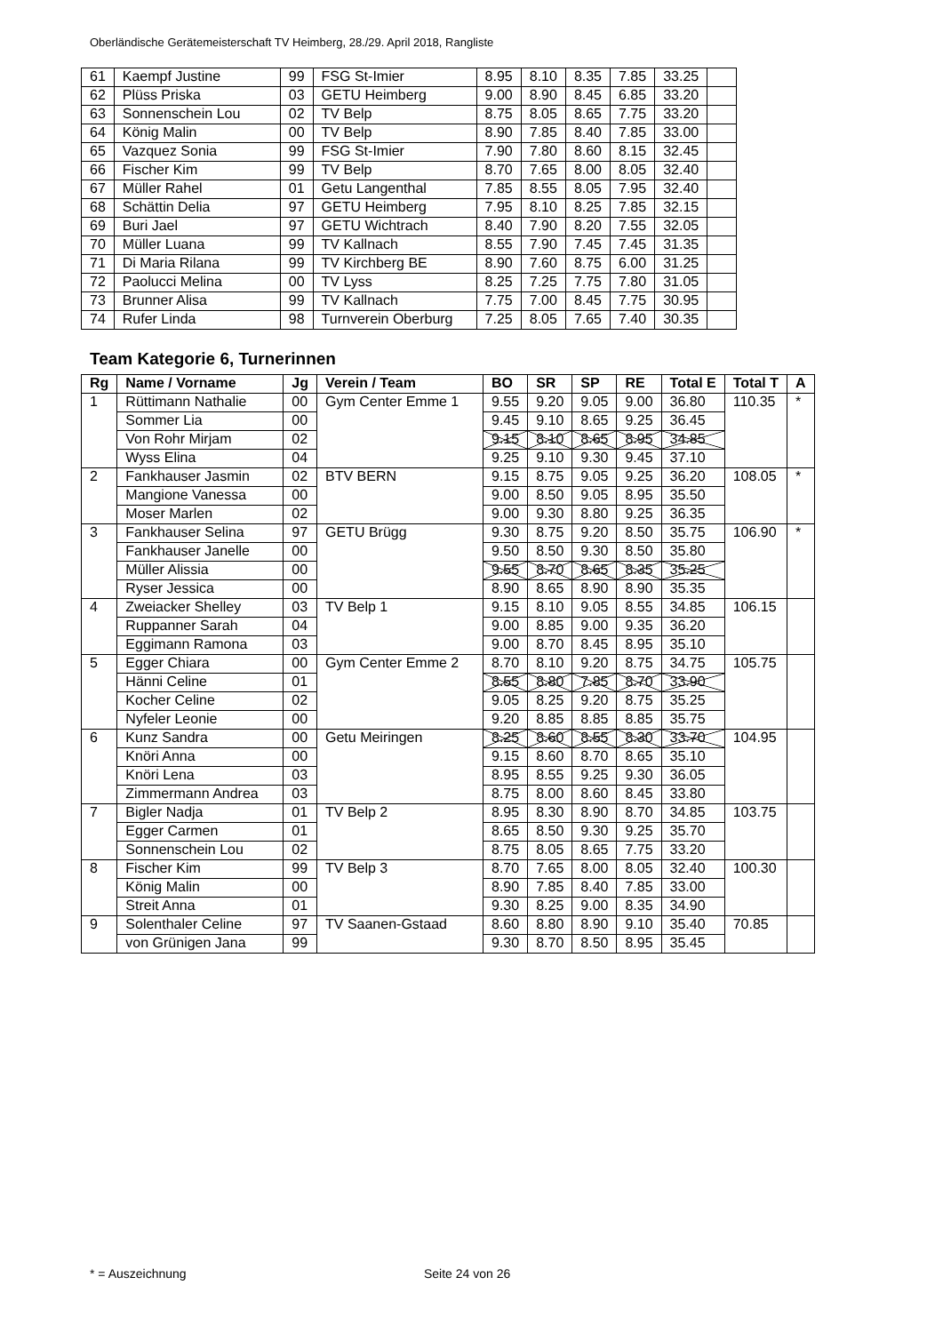Oberländische Gerätemeisterschaft TV Heimberg, 28./29. April 2018, Rangliste
| 61 | Kaempf Justine | 99 | FSG St-Imier | 8.95 | 8.10 | 8.35 | 7.85 | 33.25 | |
| 62 | Plüss Priska | 03 | GETU Heimberg | 9.00 | 8.90 | 8.45 | 6.85 | 33.20 | |
| 63 | Sonnenschein Lou | 02 | TV Belp | 8.75 | 8.05 | 8.65 | 7.75 | 33.20 | |
| 64 | König Malin | 00 | TV Belp | 8.90 | 7.85 | 8.40 | 7.85 | 33.00 | |
| 65 | Vazquez Sonia | 99 | FSG St-Imier | 7.90 | 7.80 | 8.60 | 8.15 | 32.45 | |
| 66 | Fischer Kim | 99 | TV Belp | 8.70 | 7.65 | 8.00 | 8.05 | 32.40 | |
| 67 | Müller Rahel | 01 | Getu Langenthal | 7.85 | 8.55 | 8.05 | 7.95 | 32.40 | |
| 68 | Schättin Delia | 97 | GETU Heimberg | 7.95 | 8.10 | 8.25 | 7.85 | 32.15 | |
| 69 | Buri Jael | 97 | GETU Wichtrach | 8.40 | 7.90 | 8.20 | 7.55 | 32.05 | |
| 70 | Müller Luana | 99 | TV Kallnach | 8.55 | 7.90 | 7.45 | 7.45 | 31.35 | |
| 71 | Di Maria Rilana | 99 | TV Kirchberg BE | 8.90 | 7.60 | 8.75 | 6.00 | 31.25 | |
| 72 | Paolucci Melina | 00 | TV Lyss | 8.25 | 7.25 | 7.75 | 7.80 | 31.05 | |
| 73 | Brunner Alisa | 99 | TV Kallnach | 7.75 | 7.00 | 8.45 | 7.75 | 30.95 | |
| 74 | Rufer Linda | 98 | Turnverein Oberburg | 7.25 | 8.05 | 7.65 | 7.40 | 30.35 | |
Team Kategorie 6, Turnerinnen
| Rg | Name / Vorname | Jg | Verein / Team | BO | SR | SP | RE | Total E | Total T | A |
| --- | --- | --- | --- | --- | --- | --- | --- | --- | --- | --- |
| 1 | Rüttimann Nathalie | 00 | Gym Center Emme 1 | 9.55 | 9.20 | 9.05 | 9.00 | 36.80 | 110.35 | * |
| | Sommer Lia | 00 | | 9.45 | 9.10 | 8.65 | 9.25 | 36.45 | | |
| | Von Rohr Mirjam | 02 | | 9.15 | 8.10 | 8.65 | 8.95 | 34.85 | | |
| | Wyss Elina | 04 | | 9.25 | 9.10 | 9.30 | 9.45 | 37.10 | | |
| 2 | Fankhauser Jasmin | 02 | BTV BERN | 9.15 | 8.75 | 9.05 | 9.25 | 36.20 | 108.05 | * |
| | Mangione Vanessa | 00 | | 9.00 | 8.50 | 9.05 | 8.95 | 35.50 | | |
| | Moser Marlen | 02 | | 9.00 | 9.30 | 8.80 | 9.25 | 36.35 | | |
| 3 | Fankhauser Selina | 97 | GETU Brügg | 9.30 | 8.75 | 9.20 | 8.50 | 35.75 | 106.90 | * |
| | Fankhauser Janelle | 00 | | 9.50 | 8.50 | 9.30 | 8.50 | 35.80 | | |
| | Müller Alissia | 00 | | 9.55 | 8.70 | 8.65 | 8.35 | 35.25 | | |
| | Ryser Jessica | 00 | | 8.90 | 8.65 | 8.90 | 8.90 | 35.35 | | |
| 4 | Zweiacker Shelley | 03 | TV Belp 1 | 9.15 | 8.10 | 9.05 | 8.55 | 34.85 | 106.15 | |
| | Ruppanner Sarah | 04 | | 9.00 | 8.85 | 9.00 | 9.35 | 36.20 | | |
| | Eggimann Ramona | 03 | | 9.00 | 8.70 | 8.45 | 8.95 | 35.10 | | |
| 5 | Egger Chiara | 00 | Gym Center Emme 2 | 8.70 | 8.10 | 9.20 | 8.75 | 34.75 | 105.75 | |
| | Hänni Celine | 01 | | 8.55 | 8.80 | 7.85 | 8.70 | 33.90 | | |
| | Kocher Celine | 02 | | 9.05 | 8.25 | 9.20 | 8.75 | 35.25 | | |
| | Nyfeler Leonie | 00 | | 9.20 | 8.85 | 8.85 | 8.85 | 35.75 | | |
| 6 | Kunz Sandra | 00 | Getu Meiringen | 8.25 | 8.60 | 8.55 | 8.30 | 33.70 | 104.95 | |
| | Knöri Anna | 00 | | 9.15 | 8.60 | 8.70 | 8.65 | 35.10 | | |
| | Knöri Lena | 03 | | 8.95 | 8.55 | 9.25 | 9.30 | 36.05 | | |
| | Zimmermann Andrea | 03 | | 8.75 | 8.00 | 8.60 | 8.45 | 33.80 | | |
| 7 | Bigler Nadja | 01 | TV Belp 2 | 8.95 | 8.30 | 8.90 | 8.70 | 34.85 | 103.75 | |
| | Egger Carmen | 01 | | 8.65 | 8.50 | 9.30 | 9.25 | 35.70 | | |
| | Sonnenschein Lou | 02 | | 8.75 | 8.05 | 8.65 | 7.75 | 33.20 | | |
| 8 | Fischer Kim | 99 | TV Belp 3 | 8.70 | 7.65 | 8.00 | 8.05 | 32.40 | 100.30 | |
| | König Malin | 00 | | 8.90 | 7.85 | 8.40 | 7.85 | 33.00 | | |
| | Streit Anna | 01 | | 9.30 | 8.25 | 9.00 | 8.35 | 34.90 | | |
| 9 | Solenthaler Celine | 97 | TV Saanen-Gstaad | 8.60 | 8.80 | 8.90 | 9.10 | 35.40 | 70.85 | |
| | von Grünigen Jana | 99 | | 9.30 | 8.70 | 8.50 | 8.95 | 35.45 | | |
* = Auszeichnung Seite 24 von 26